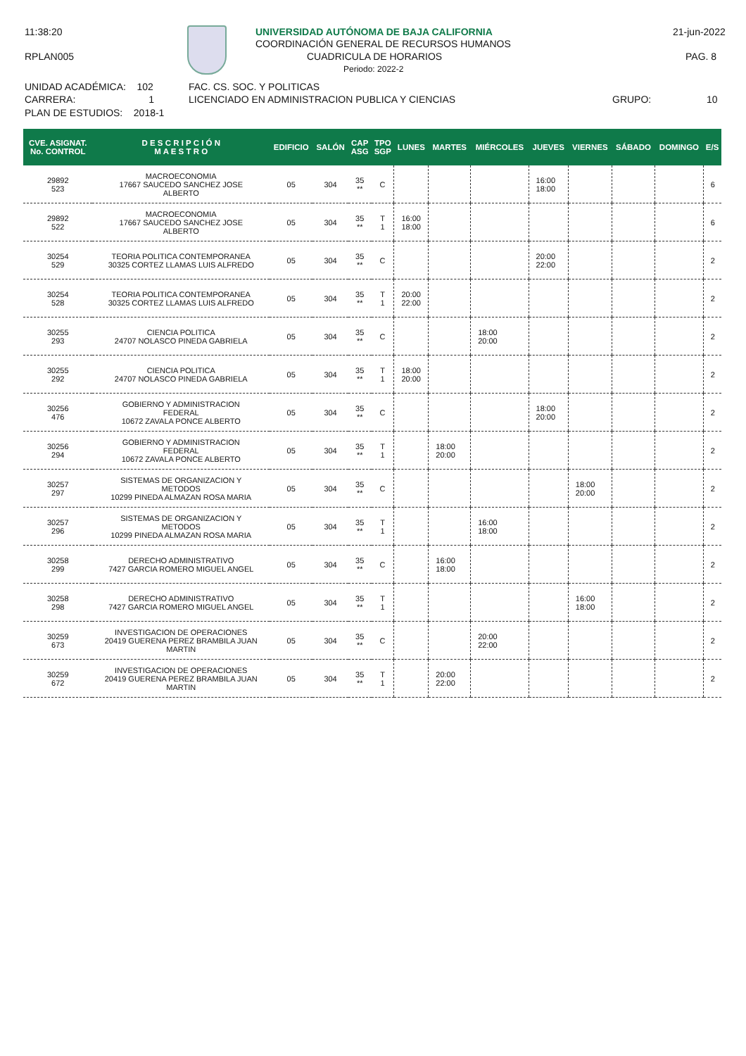11:38:20
RPLAN005
UNIVERSIDAD AUTÓNOMA DE BAJA CALIFORNIA
COORDINACIÓN GENERAL DE RECURSOS HUMANOS
CUADRICULA DE HORARIOS
Periodo: 2022-2
21-jun-2022
PAG. 8
UNIDAD ACADÉMICA: 102 FAC. CS. SOC. Y POLITICAS
CARRERA: 1 LICENCIADO EN ADMINISTRACION PUBLICA Y CIENCIAS GRUPO: 10
PLAN DE ESTUDIOS: 2018-1
| CVE. ASIGNAT. No. CONTROL | D E S C R I P C I Ó N M A E S T R O | EDIFICIO | SALÓN | CAP ASG | TPO SGP | LUNES | MARTES | MIÉRCOLES | JUEVES | VIERNES | SÁBADO | DOMINGO | E/S |
| --- | --- | --- | --- | --- | --- | --- | --- | --- | --- | --- | --- | --- | --- |
| 29892 523 | MACROECONOMIA 17667 SAUCEDO SANCHEZ JOSE ALBERTO | 05 | 304 | 35 ** | C | | | | 16:00 18:00 | | | | 6 |
| 29892 522 | MACROECONOMIA 17667 SAUCEDO SANCHEZ JOSE ALBERTO | 05 | 304 | 35 ** | T 1 | 16:00 18:00 | | | | | | | 6 |
| 30254 529 | TEORIA POLITICA CONTEMPORANEA 30325 CORTEZ LLAMAS LUIS ALFREDO | 05 | 304 | 35 ** | C | | | | 20:00 22:00 | | | | 2 |
| 30254 528 | TEORIA POLITICA CONTEMPORANEA 30325 CORTEZ LLAMAS LUIS ALFREDO | 05 | 304 | 35 ** | T 1 | 20:00 22:00 | | | | | | | 2 |
| 30255 293 | CIENCIA POLITICA 24707 NOLASCO PINEDA GABRIELA | 05 | 304 | 35 ** | C | | | 18:00 20:00 | | | | | 2 |
| 30255 292 | CIENCIA POLITICA 24707 NOLASCO PINEDA GABRIELA | 05 | 304 | 35 ** | T 1 | 18:00 20:00 | | | | | | | 2 |
| 30256 476 | GOBIERNO Y ADMINISTRACION FEDERAL 10672 ZAVALA PONCE ALBERTO | 05 | 304 | 35 ** | C | | | | 18:00 20:00 | | | | 2 |
| 30256 294 | GOBIERNO Y ADMINISTRACION FEDERAL 10672 ZAVALA PONCE ALBERTO | 05 | 304 | 35 ** | T 1 | | 18:00 20:00 | | | | | | 2 |
| 30257 297 | SISTEMAS DE ORGANIZACION Y METODOS 10299 PINEDA ALMAZAN ROSA MARIA | 05 | 304 | 35 ** | C | | | | | 18:00 20:00 | | | 2 |
| 30257 296 | SISTEMAS DE ORGANIZACION Y METODOS 10299 PINEDA ALMAZAN ROSA MARIA | 05 | 304 | 35 ** | T 1 | | | 16:00 18:00 | | | | | 2 |
| 30258 299 | DERECHO ADMINISTRATIVO 7427 GARCIA ROMERO MIGUEL ANGEL | 05 | 304 | 35 ** | C | | 16:00 18:00 | | | | | | 2 |
| 30258 298 | DERECHO ADMINISTRATIVO 7427 GARCIA ROMERO MIGUEL ANGEL | 05 | 304 | 35 ** | T 1 | | | | | 16:00 18:00 | | | 2 |
| 30259 673 | INVESTIGACION DE OPERACIONES 20419 GUERENA PEREZ BRAMBILA JUAN MARTIN | 05 | 304 | 35 ** | C | | | 20:00 22:00 | | | | | 2 |
| 30259 672 | INVESTIGACION DE OPERACIONES 20419 GUERENA PEREZ BRAMBILA JUAN MARTIN | 05 | 304 | 35 ** | T 1 | | 20:00 22:00 | | | | | | 2 |